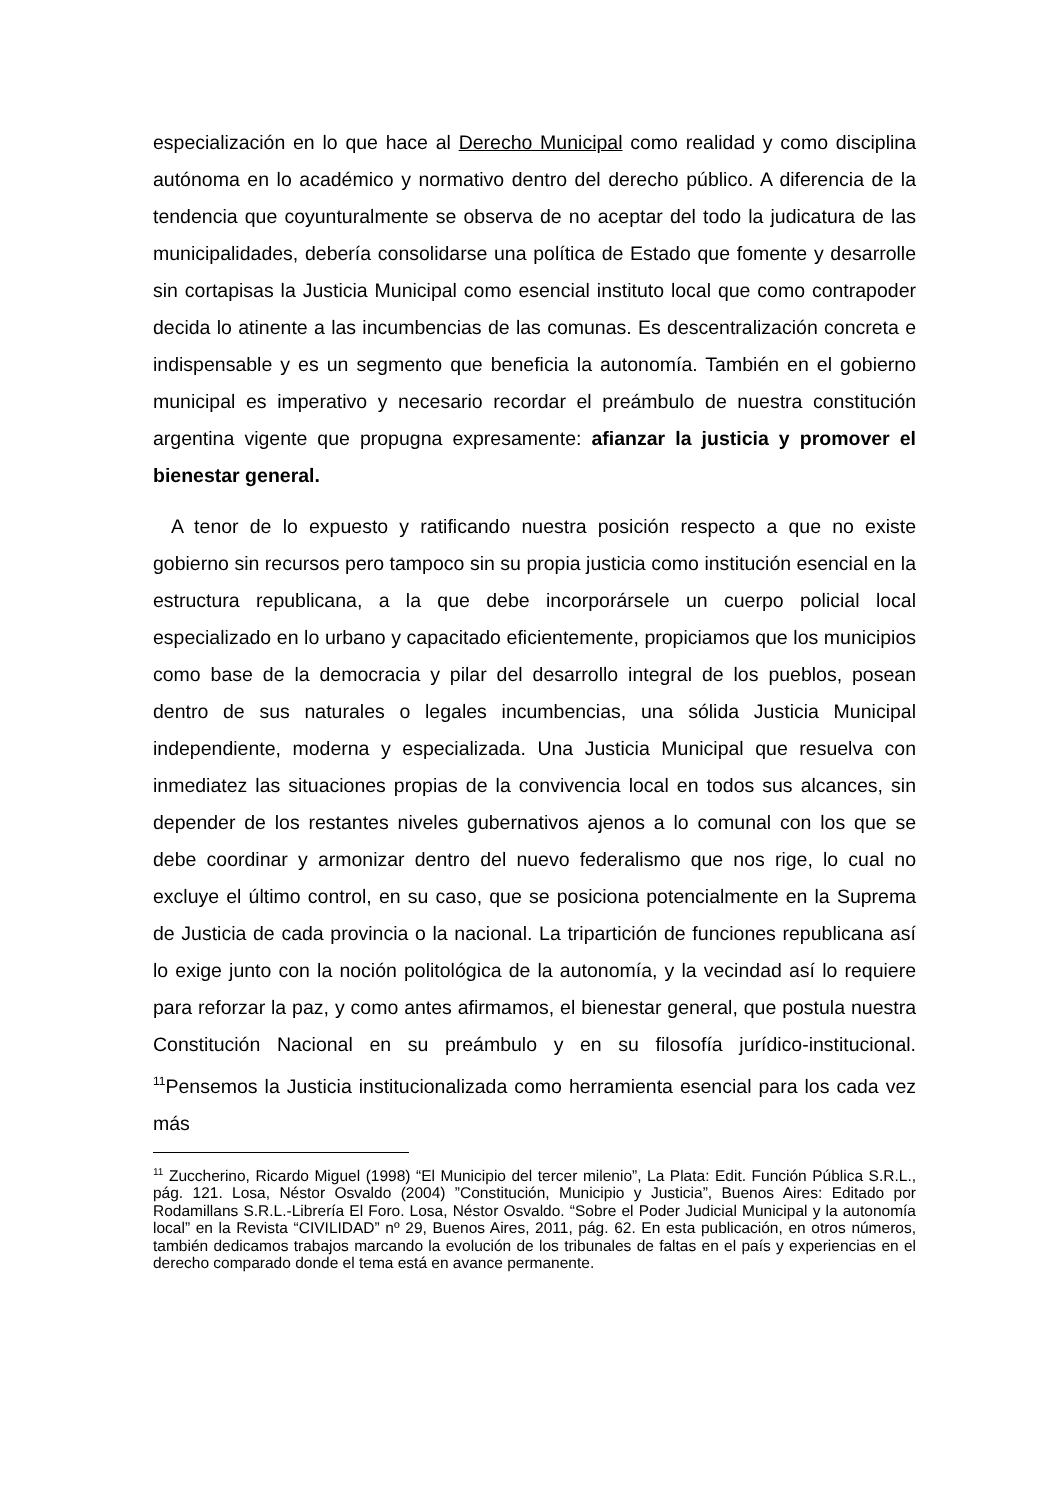especialización en lo que hace al Derecho Municipal como realidad y como disciplina autónoma en lo académico y normativo dentro del derecho público. A diferencia de la tendencia que coyunturalmente se observa de no aceptar del todo la judicatura de las municipalidades, debería consolidarse una política de Estado que fomente y desarrolle sin cortapisas la Justicia Municipal como esencial instituto local que como contrapoder decida lo atinente a las incumbencias de las comunas. Es descentralización concreta e indispensable y es un segmento que beneficia la autonomía. También en el gobierno municipal es imperativo y necesario recordar el preámbulo de nuestra constitución argentina vigente que propugna expresamente: afianzar la justicia y promover el bienestar general.
A tenor de lo expuesto y ratificando nuestra posición respecto a que no existe gobierno sin recursos pero tampoco sin su propia justicia como institución esencial en la estructura republicana, a la que debe incorporársele un cuerpo policial local especializado en lo urbano y capacitado eficientemente, propiciamos que los municipios como base de la democracia y pilar del desarrollo integral de los pueblos, posean dentro de sus naturales o legales incumbencias, una sólida Justicia Municipal independiente, moderna y especializada. Una Justicia Municipal que resuelva con inmediatez las situaciones propias de la convivencia local en todos sus alcances, sin depender de los restantes niveles gubernativos ajenos a lo comunal con los que se debe coordinar y armonizar dentro del nuevo federalismo que nos rige, lo cual no excluye el último control, en su caso, que se posiciona potencialmente en la Suprema de Justicia de cada provincia o la nacional. La tripartición de funciones republicana así lo exige junto con la noción politológica de la autonomía, y la vecindad así lo requiere para reforzar la paz, y como antes afirmamos, el bienestar general, que postula nuestra Constitución Nacional en su preámbulo y en su filosofía jurídico-institucional. <sup>11</sup>Pensemos la Justicia institucionalizada como herramienta esencial para los cada vez más
<sup>11</sup> Zuccherino, Ricardo Miguel (1998) “El Municipio del tercer milenio”, La Plata: Edit. Función Pública S.R.L., pág. 121. Losa, Néstor Osvaldo (2004) ”Constitución, Municipio y Justicia”, Buenos Aires: Editado por Rodamillans S.R.L.-Librería El Foro. Losa, Néstor Osvaldo. “Sobre el Poder Judicial Municipal y la autonomía local” en la Revista “CIVILIDAD” nº 29, Buenos Aires, 2011, pág. 62. En esta publicación, en otros números, también dedicamos trabajos marcando la evolución de los tribunales de faltas en el país y experiencias en el derecho comparado donde el tema está en avance permanente.